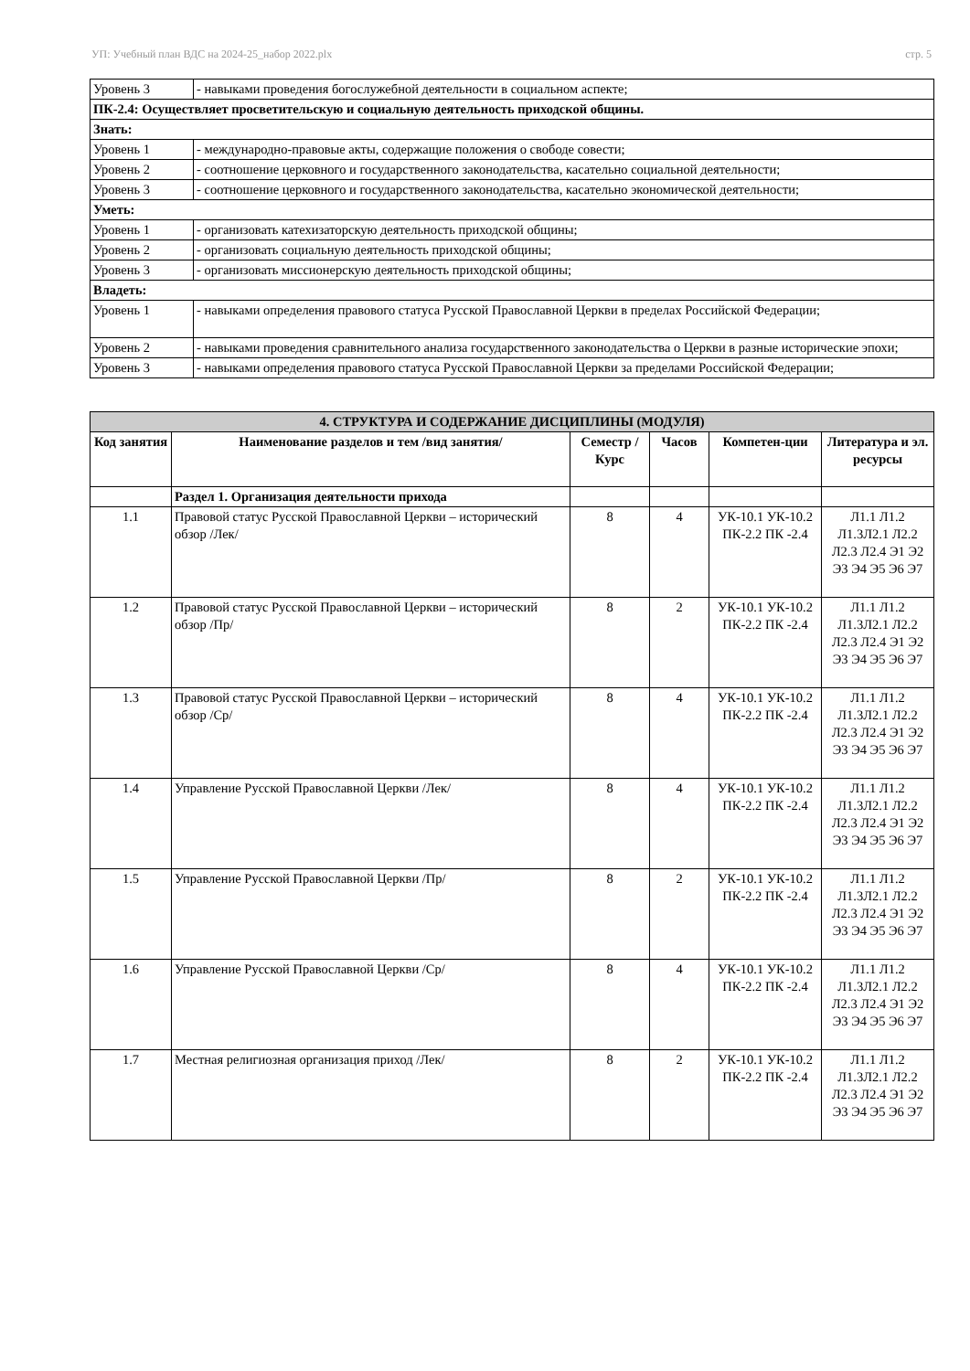УП: Учебный план ВДС на 2024-25_набор 2022.plx стр. 5
| Уровень 3 | - навыками проведения богослужебной деятельности в социальном аспекте; |
| ПК-2.4: Осуществляет просветительскую и социальную деятельность приходской общины. | |
| Знать: | |
| Уровень 1 | - международно-правовые акты, содержащие положения о свободе совести; |
| Уровень 2 | - соотношение церковного и государственного законодательства, касательно социальной деятельности; |
| Уровень 3 | - соотношение церковного и государственного законодательства, касательно экономической деятельности; |
| Уметь: | |
| Уровень 1 | - организовать катехизаторскую деятельность приходской общины; |
| Уровень 2 | - организовать социальную деятельность приходской общины; |
| Уровень 3 | - организовать миссионерскую деятельность приходской общины; |
| Владеть: | |
| Уровень 1 | - навыками определения правового статуса Русской Православной Церкви в пределах Российской Федерации; |
| Уровень 2 | - навыками проведения сравнительного анализа государственного законодательства о Церкви в разные исторические эпохи; |
| Уровень 3 | - навыками определения правового статуса Русской Православной Церкви за пределами Российской Федерации; |
| 4. СТРУКТУРА И СОДЕРЖАНИЕ ДИСЦИПЛИНЫ (МОДУЛЯ) | | | | | |
| --- | --- | --- | --- | --- | --- |
| Код занятия | Наименование разделов и тем /вид занятия/ | Семестр / Курс | Часов | Компетен-ции | Литература и эл. ресурсы |
| | Раздел 1. Организация деятельности прихода | | | | |
| 1.1 | Правовой статус Русской Православной Церкви – исторический обзор /Лек/ | 8 | 4 | УК-10.1 УК-10.2 ПК-2.2 ПК -2.4 | Л1.1 Л1.2 Л1.3Л2.1 Л2.2 Л2.3 Л2.4 Э1 Э2 Э3 Э4 Э5 Э6 Э7 |
| 1.2 | Правовой статус Русской Православной Церкви – исторический обзор /Пр/ | 8 | 2 | УК-10.1 УК-10.2 ПК-2.2 ПК -2.4 | Л1.1 Л1.2 Л1.3Л2.1 Л2.2 Л2.3 Л2.4 Э1 Э2 Э3 Э4 Э5 Э6 Э7 |
| 1.3 | Правовой статус Русской Православной Церкви – исторический обзор /Ср/ | 8 | 4 | УК-10.1 УК-10.2 ПК-2.2 ПК -2.4 | Л1.1 Л1.2 Л1.3Л2.1 Л2.2 Л2.3 Л2.4 Э1 Э2 Э3 Э4 Э5 Э6 Э7 |
| 1.4 | Управление Русской Православной Церкви /Лек/ | 8 | 4 | УК-10.1 УК-10.2 ПК-2.2 ПК -2.4 | Л1.1 Л1.2 Л1.3Л2.1 Л2.2 Л2.3 Л2.4 Э1 Э2 Э3 Э4 Э5 Э6 Э7 |
| 1.5 | Управление Русской Православной Церкви /Пр/ | 8 | 2 | УК-10.1 УК-10.2 ПК-2.2 ПК -2.4 | Л1.1 Л1.2 Л1.3Л2.1 Л2.2 Л2.3 Л2.4 Э1 Э2 Э3 Э4 Э5 Э6 Э7 |
| 1.6 | Управление Русской Православной Церкви /Ср/ | 8 | 4 | УК-10.1 УК-10.2 ПК-2.2 ПК -2.4 | Л1.1 Л1.2 Л1.3Л2.1 Л2.2 Л2.3 Л2.4 Э1 Э2 Э3 Э4 Э5 Э6 Э7 |
| 1.7 | Местная религиозная организация приход /Лек/ | 8 | 2 | УК-10.1 УК-10.2 ПК-2.2 ПК -2.4 | Л1.1 Л1.2 Л1.3Л2.1 Л2.2 Л2.3 Л2.4 Э1 Э2 Э3 Э4 Э5 Э6 Э7 |